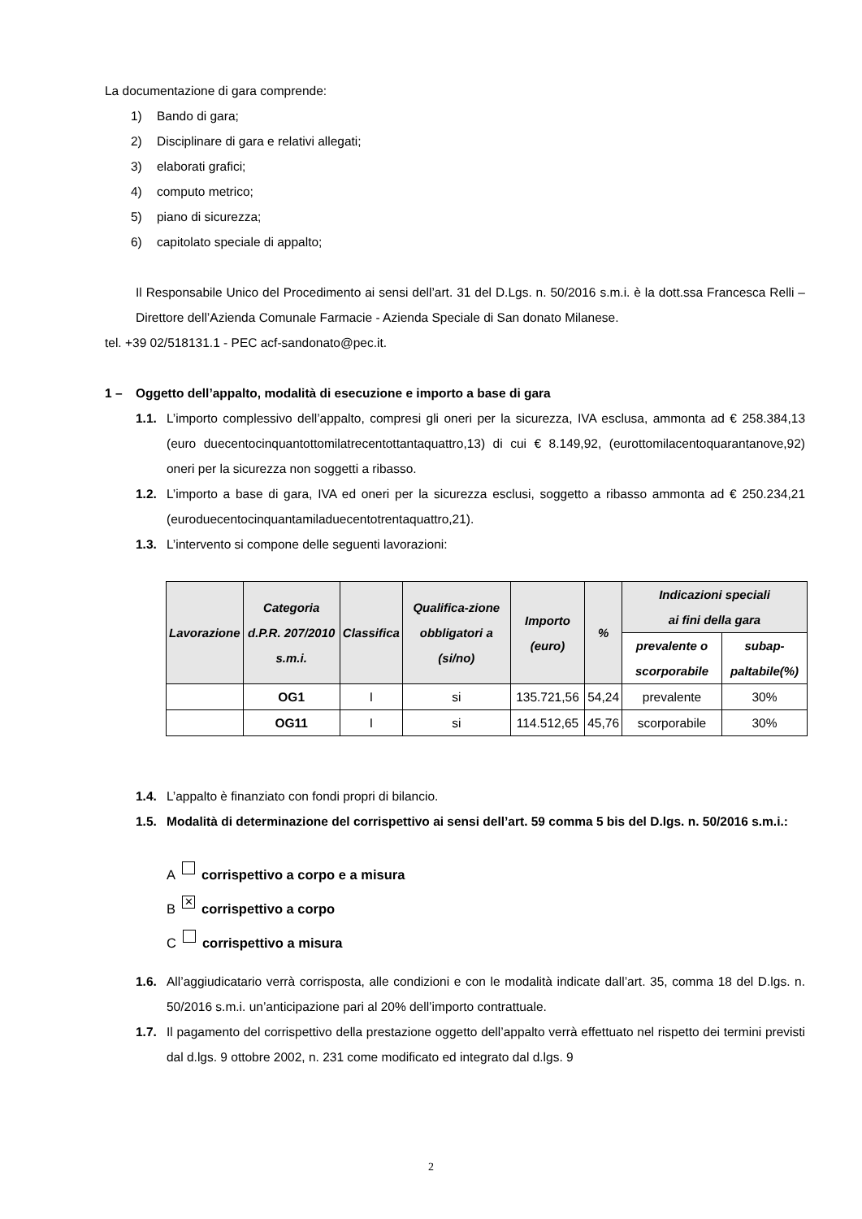La documentazione di gara comprende:
1) Bando di gara;
2) Disciplinare di gara e relativi allegati;
3) elaborati grafici;
4) computo metrico;
5) piano di sicurezza;
6) capitolato speciale di appalto;
Il Responsabile Unico del Procedimento ai sensi dell’art. 31 del D.Lgs. n. 50/2016 s.m.i. è la dott.ssa Francesca Relli – Direttore dell’Azienda Comunale Farmacie - Azienda Speciale di San donato Milanese.
tel. +39 02/518131.1 - PEC acf-sandonato@pec.it.
1 – Oggetto dell’appalto, modalità di esecuzione e importo a base di gara
1.1. L’importo complessivo dell’appalto, compresi gli oneri per la sicurezza, IVA esclusa, ammonta ad € 258.384,13 (euro duecentocinquantottomilatrecentottantaquattro,13) di cui € 8.149,92, (eurottomilacentoquarantanove,92) oneri per la sicurezza non soggetti a ribasso.
1.2. L’importo a base di gara, IVA ed oneri per la sicurezza esclusi, soggetto a ribasso ammonta ad € 250.234,21 (euroduecentocinquantamiladuecentotrentaquattro,21).
1.3. L’intervento si compone delle seguenti lavorazioni:
| Lavorazione | Categoria d.P.R. 207/2010 s.m.i. | Classifica | Qualifica-zione obbligatori a (si/no) | Importo (euro) | % | Indicazioni speciali ai fini della gara | |
| --- | --- | --- | --- | --- | --- | --- | --- |
| | | | | | | prevalente o scorporabile | subap-paltabile(%) |
| | OG1 | I | si | 135.721,56 | 54,24 | prevalente | 30% |
| | OG11 | I | si | 114.512,65 | 45,76 | scorporabile | 30% |
1.4. L’appalto è finanziato con fondi propri di bilancio.
1.5. Modalità di determinazione del corrispettivo ai sensi dell’art. 59 comma 5 bis del D.lgs. n. 50/2016 s.m.i.:
A corrispettivo a corpo e a misura
B ✕ corrispettivo a corpo
C corrispettivo a misura
1.6. All’aggiudicatario verrà corrisposta, alle condizioni e con le modalità indicate dall’art. 35, comma 18 del D.lgs. n. 50/2016 s.m.i. un’anticipazione pari al 20% dell’importo contrattuale.
1.7. Il pagamento del corrispettivo della prestazione oggetto dell’appalto verrà effettuato nel rispetto dei termini previsti dal d.lgs. 9 ottobre 2002, n. 231 come modificato ed integrato dal d.lgs. 9
2